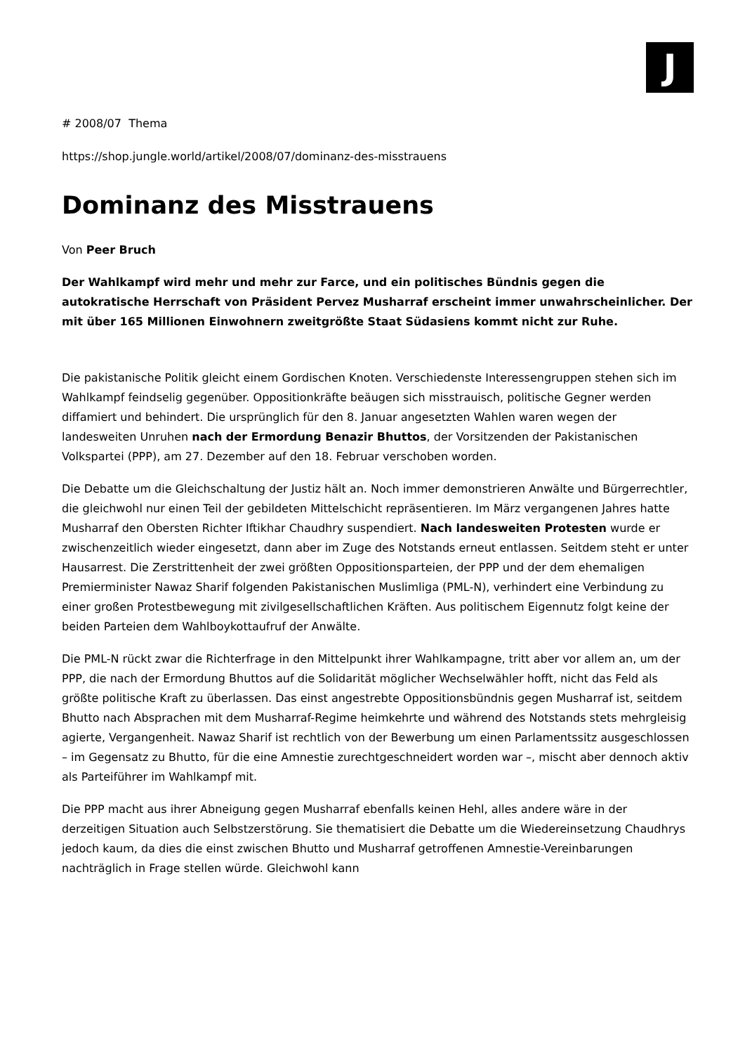J
# 2008/07 Thema
https://shop.jungle.world/artikel/2008/07/dominanz-des-misstrauens
Dominanz des Misstrauens
Von Peer Bruch
Der Wahlkampf wird mehr und mehr zur Farce, und ein politisches Bündnis gegen die autokratische Herrschaft von Präsident Pervez Musharraf erscheint immer unwahr­scheinlicher. Der mit über 165 Millionen Einwohnern zweitgrößte Staat Südasiens kommt nicht zur Ruhe.
Die pakistanische Politik gleicht einem Gordischen Knoten. Verschiedenste Interessengruppen stehen sich im Wahlkampf feindselig gegenüber. Oppositionkräfte beäugen sich misstrauisch, politische Gegner werden diffamiert und behindert. Die ursprünglich für den 8. Januar angesetzten Wahlen waren wegen der landesweiten Unruhen nach der Ermordung Benazir Bhuttos, der Vorsitzenden der Pakistanischen Volkspartei (PPP), am 27. Dezember auf den 18. Februar verschoben worden.
Die Debatte um die Gleichschaltung der Justiz hält an. Noch immer demonstrieren Anwälte und Bürgerrechtler, die gleichwohl nur einen Teil der gebildeten Mittelschicht repräsentieren. Im März vergangenen Jahres hatte Musharraf den Obersten Richter Iftikhar Chaudhry suspendiert. Nach landesweiten Protesten wurde er zwischenzeitlich wieder eingesetzt, dann aber im Zuge des Notstands erneut entlassen. Seitdem steht er unter Hausarrest. Die Zerstrittenheit der zwei größten Oppositionsparteien, der PPP und der dem ehemaligen Premierminister Nawaz Sharif folgenden Pakistanischen Muslimliga (PML-N), verhindert eine Verbindung zu einer großen Protestbewegung mit zivilgesellschaftlichen Kräften. Aus politischem Eigennutz folgt keine der beiden Parteien dem Wahlboykottaufruf der Anwälte.
Die PML-N rückt zwar die Richterfrage in den Mittelpunkt ihrer Wahlkampagne, tritt aber vor allem an, um der PPP, die nach der Ermordung Bhuttos auf die Solidarität möglicher Wechselwähler hofft, nicht das Feld als größte politische Kraft zu überlassen. Das einst angestrebte Oppositionsbündnis gegen Musharraf ist, seitdem Bhutto nach Absprachen mit dem Musharraf-Regime heimkehrte und während des Notstands stets mehrgleisig agierte, Vergangenheit. Nawaz Sharif ist rechtlich von der Bewerbung um einen Parlamentssitz ausgeschlossen – im Gegensatz zu Bhutto, für die eine Amnestie zurechtgeschneidert worden war –, mischt aber dennoch aktiv als Parteiführer im Wahlkampf mit.
Die PPP macht aus ihrer Abneigung gegen Musharraf ebenfalls keinen Hehl, alles andere wäre in der derzeitigen Situation auch Selbstzerstörung. Sie thematisiert die Debatte um die Wiedereinsetzung Chaudhrys jedoch kaum, da dies die einst zwischen Bhutto und Musharraf getroffenen Amnestie-Vereinbarungen nachträglich in Frage stellen würde. Gleichwohl kann